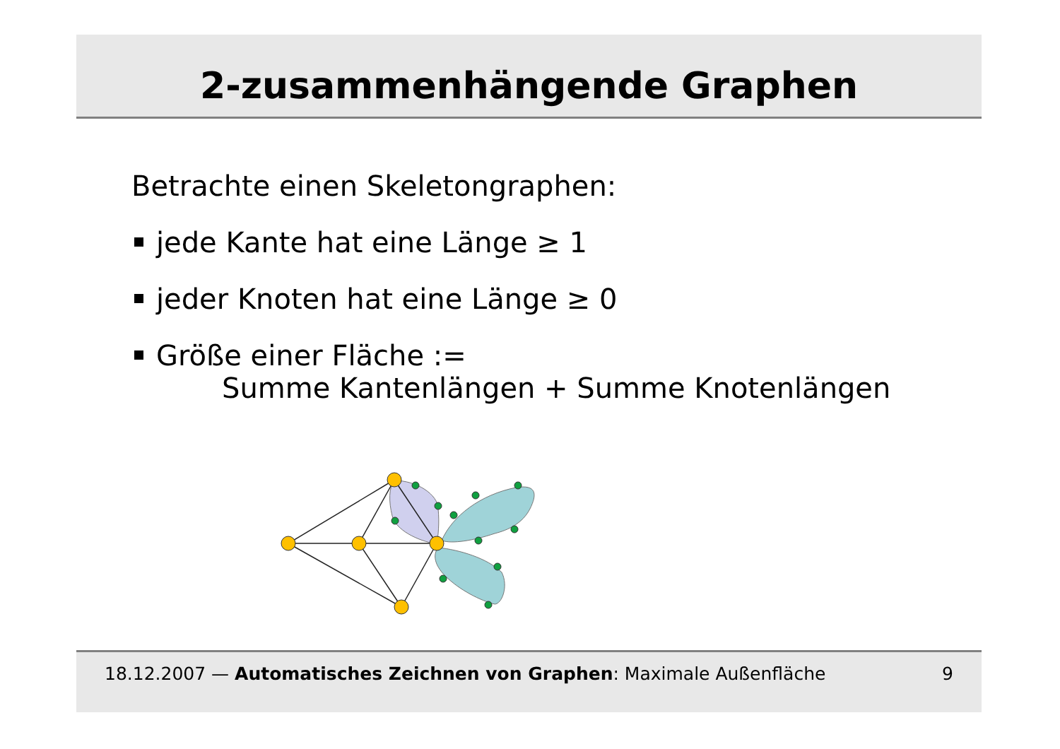2-zusammenhängende Graphen
Betrachte einen Skeletongraphen:
jede Kante hat eine Länge ≥ 1
jeder Knoten hat eine Länge ≥ 0
Größe einer Fläche :=
Summe Kantenlängen + Summe Knotenlängen
18.12.2007 — Automatisches Zeichnen von Graphen: Maximale Außenfläche 9